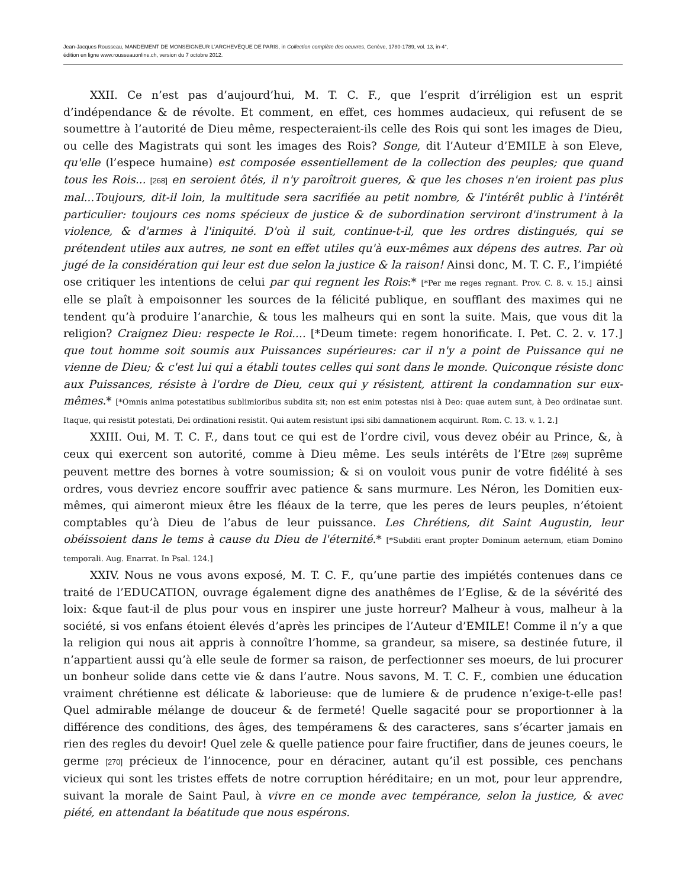Jean-Jacques Rousseau, MANDEMENT DE MONSEIGNEUR L'ARCHEVÊQUE DE PARIS, in Collection complète des oeuvres, Genève, 1780-1789, vol. 13, in-4°,
édition en ligne www.rousseauonline.ch, version du 7 octobre 2012.
XXII. Ce n’est pas d’aujourd’hui, M. T. C. F., que l’esprit d’irréligion est un esprit d’indépendance & de révolte. Et comment, en effet, ces hommes audacieux, qui refusent de se soumettre à l’autorité de Dieu même, respecteraient-ils celle des Rois qui sont les images de Dieu, ou celle des Magistrats qui sont les images des Rois? Songe, dit l’Auteur d’EMILE à son Eleve, qu'elle (l’espece humaine) est composée essentiellement de la collection des peuples; que quand tous les Rois... [268] en seroient ôtés, il n'y paroîtroit gueres, & que les choses n'en iroient pas plus mal...Toujours, dit-il loin, la multitude sera sacrifiée au petit nombre, & l'intérêt public à l'intérêt particulier: toujours ces noms spécieux de justice & de subordination serviront d'instrument à la violence, & d'armes à l'iniquité. D'où il suit, continue-t-il, que les ordres distingués, qui se prétendent utiles aux autres, ne sont en effet utiles qu'à eux-mêmes aux dépens des autres. Par où jugé de la considération qui leur est due selon la justice & la raison! Ainsi donc, M. T. C. F., l’impiété ose critiquer les intentions de celui par qui regnent les Rois:* [*Per me reges regnant. Prov. C. 8. v. 15.] ainsi elle se plaît à empoisonner les sources de la félicité publique, en soufflant des maximes qui ne tendent qu’à produire l’anarchie, & tous les malheurs qui en sont la suite. Mais, que vous dit la religion? Craignez Dieu: respecte le Roi.... [*Deum timete: regem honorificate. I. Pet. C. 2. v. 17.] que tout homme soit soumis aux Puissances supérieures: car il n'y a point de Puissance qui ne vienne de Dieu; & c'est lui qui a établi toutes celles qui sont dans le monde. Quiconque résiste donc aux Puissances, résiste à l'ordre de Dieu, ceux qui y résistent, attirent la condamnation sur eux-mêmes.* [*Omnis anima potestatibus sublimioribus subdita sit; non est enim potestas nisi à Deo: quae autem sunt, à Deo ordinatae sunt. Itaque, qui resistit potestati, Dei ordinationi resistit. Qui autem resistunt ipsi sibi damnationem acquirunt. Rom. C. 13. v. 1. 2.]
XXIII. Oui, M. T. C. F., dans tout ce qui est de l’ordre civil, vous devez obéir au Prince, &, à ceux qui exercent son autorité, comme à Dieu même. Les seuls intérêts de l’Etre [269] suprême peuvent mettre des bornes à votre soumission; & si on vouloit vous punir de votre fidélité à ses ordres, vous devriez encore souffrir avec patience & sans murmure. Les Néron, les Domitien eux-mêmes, qui aimeront mieux être les fléaux de la terre, que les peres de leurs peuples, n’étoient comptables qu’à Dieu de l’abus de leur puissance. Les Chrétiens, dit Saint Augustin, leur obéissoient dans le tems à cause du Dieu de l'éternité.* [*Subditi erant propter Dominum aeternum, etiam Domino temporali. Aug. Enarrat. In Psal. 124.]
XXIV. Nous ne vous avons exposé, M. T. C. F., qu’une partie des impiétés contenues dans ce traité de l’EDUCATION, ouvrage également digne des anathêmes de l’Eglise, & de la sévérité des loix: &que faut-il de plus pour vous en inspirer une juste horreur? Malheur à vous, malheur à la société, si vos enfans étoient élevés d’après les principes de l’Auteur d’EMILE! Comme il n’y a que la religion qui nous ait appris à connoître l’homme, sa grandeur, sa misere, sa destinée future, il n’appartient aussi qu’à elle seule de former sa raison, de perfectionner ses moeurs, de lui procurer un bonheur solide dans cette vie & dans l’autre. Nous savons, M. T. C. F., combien une éducation vraiment chrétienne est délicate & laborieuse: que de lumiere & de prudence n’exige-t-elle pas! Quel admirable mélange de douceur & de fermeté! Quelle sagacité pour se proportionner à la différence des conditions, des âges, des tempéramens & des caracteres, sans s’écarter jamais en rien des regles du devoir! Quel zele & quelle patience pour faire fructifier, dans de jeunes coeurs, le germe [270] précieux de l’innocence, pour en déraciner, autant qu’il est possible, ces penchans vicieux qui sont les tristes effets de notre corruption héréditaire; en un mot, pour leur apprendre, suivant la morale de Saint Paul, à vivre en ce monde avec tempérance, selon la justice, & avec piété, en attendant la béatitude que nous espérons.